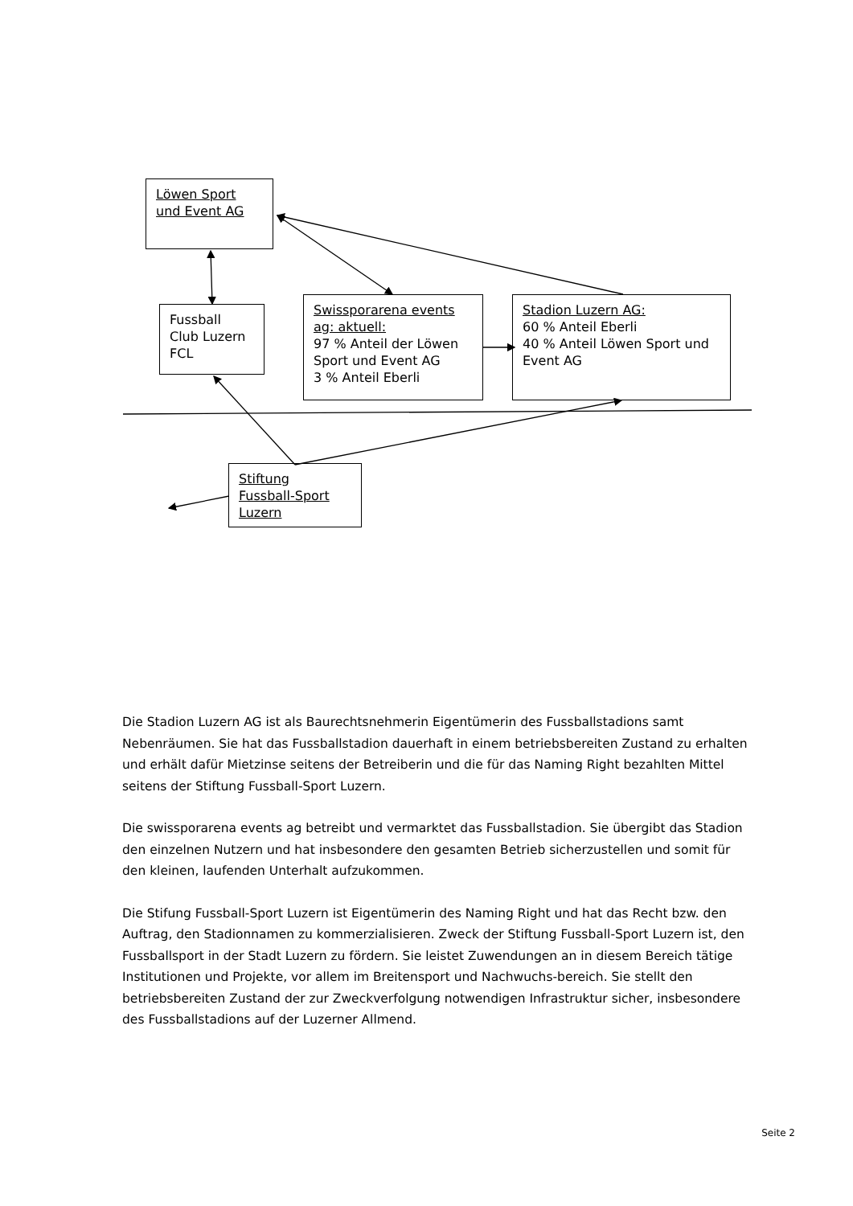Löwen Sport
und Event AG
Fussball
Club Luzern
FCL
Swissporarena events
ag: aktuell:
97 % Anteil der Löwen Sport und Event AG
3 % Anteil Eberli
Stadion Luzern AG:
60 % Anteil Eberli
40 % Anteil Löwen Sport und Event AG
Stiftung
Fussball-Sport
Luzern
Die Stadion Luzern AG ist als Baurechtsnehmerin Eigentümerin des Fussballstadions samt Nebenräumen. Sie hat das Fussballstadion dauerhaft in einem betriebsbereiten Zustand zu erhalten und erhält dafür Mietzinse seitens der Betreiberin und die für das Naming Right bezahlten Mittel seitens der Stiftung Fussball-Sport Luzern.
Die swissporarena events ag betreibt und vermarktet das Fussballstadion. Sie übergibt das Stadion den einzelnen Nutzern und hat insbesondere den gesamten Betrieb sicherzustellen und somit für den kleinen, laufenden Unterhalt aufzukommen.
Die Stifung Fussball-Sport Luzern ist Eigentümerin des Naming Right und hat das Recht bzw. den Auftrag, den Stadionnamen zu kommerzialisieren. Zweck der Stiftung Fussball-Sport Luzern ist, den Fussballsport in der Stadt Luzern zu fördern. Sie leistet Zuwendungen an in diesem Bereich tätige Institutionen und Projekte, vor allem im Breitensport und Nachwuchs-bereich. Sie stellt den betriebsbereiten Zustand der zur Zweckverfolgung notwendigen Infrastruktur sicher, insbesondere des Fussballstadions auf der Luzerner Allmend.
Seite 2